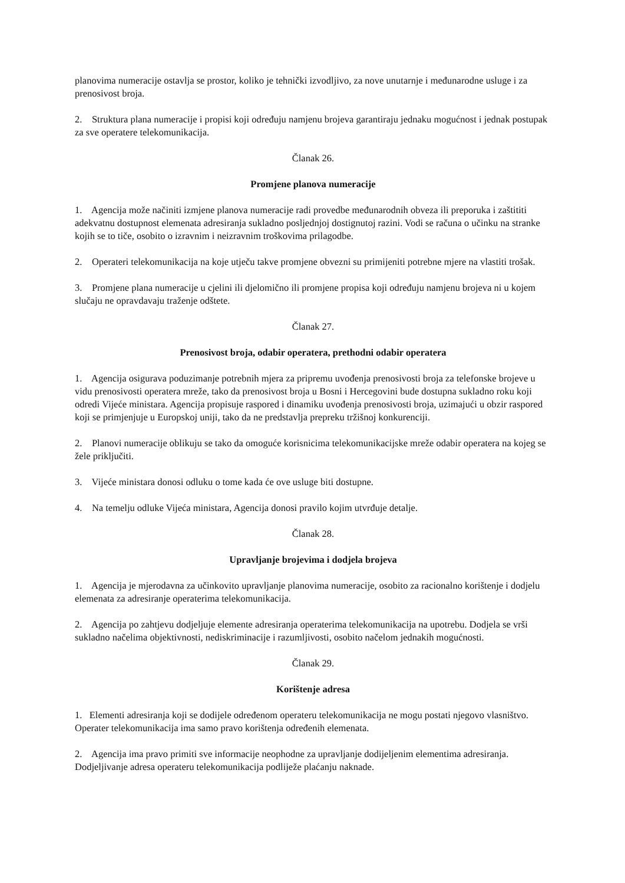planovima numeracije ostavlja se prostor, koliko je tehnički izvodljivo, za nove unutarnje i međunarodne usluge i za prenosivost broja.
2. Struktura plana numeracije i propisi koji određuju namjenu brojeva garantiraju jednaku mogućnost i jednak postupak za sve operatere telekomunikacija.
Članak 26.
Promjene planova numeracije
1. Agencija može načiniti izmjene planova numeracije radi provedbe međunarodnih obveza ili preporuka i zaštititi adekvatnu dostupnost elemenata adresiranja sukladno posljednjoj dostignutoj razini. Vodi se računa o učinku na stranke kojih se to tiče, osobito o izravnim i neizravnim troškovima prilagodbe.
2. Operateri telekomunikacija na koje utječu takve promjene obvezni su primijeniti potrebne mjere na vlastiti trošak.
3. Promjene plana numeracije u cjelini ili djelomično ili promjene propisa koji određuju namjenu brojeva ni u kojem slučaju ne opravdavaju traženje odštete.
Članak 27.
Prenosivost broja, odabir operatera, prethodni odabir operatera
1. Agencija osigurava poduzimanje potrebnih mjera za pripremu uvođenja prenosivosti broja za telefonske brojeve u vidu prenosivosti operatera mreže, tako da prenosivost broja u Bosni i Hercegovini bude dostupna sukladno roku koji odredi Vijeće ministara. Agencija propisuje raspored i dinamiku uvođenja prenosivosti broja, uzimajući u obzir raspored koji se primjenjuje u Europskoj uniji, tako da ne predstavlja prepreku tržišnoj konkurenciji.
2. Planovi numeracije oblikuju se tako da omoguće korisnicima telekomunikacijske mreže odabir operatera na kojeg se žele priključiti.
3. Vijeće ministara donosi odluku o tome kada će ove usluge biti dostupne.
4. Na temelju odluke Vijeća ministara, Agencija donosi pravilo kojim utvrđuje detalje.
Članak 28.
Upravljanje brojevima i dodjela brojeva
1. Agencija je mjerodavna za učinkovito upravljanje planovima numeracije, osobito za racionalno korištenje i dodjelu elemenata za adresiranje operaterima telekomunikacija.
2. Agencija po zahtjevu dodjeljuje elemente adresiranja operaterima telekomunikacija na upotrebu. Dodjela se vrši sukladno načelima objektivnosti, nediskriminacije i razumljivosti, osobito načelom jednakih mogućnosti.
Članak 29.
Korištenje adresa
1. Elementi adresiranja koji se dodijele određenom operateru telekomunikacija ne mogu postati njegovo vlasništvo. Operater telekomunikacija ima samo pravo korištenja određenih elemenata.
2. Agencija ima pravo primiti sve informacije neophodne za upravljanje dodijeljenim elementima adresiranja. Dodjeljivanje adresa operateru telekomunikacija podliježe plaćanju naknade.